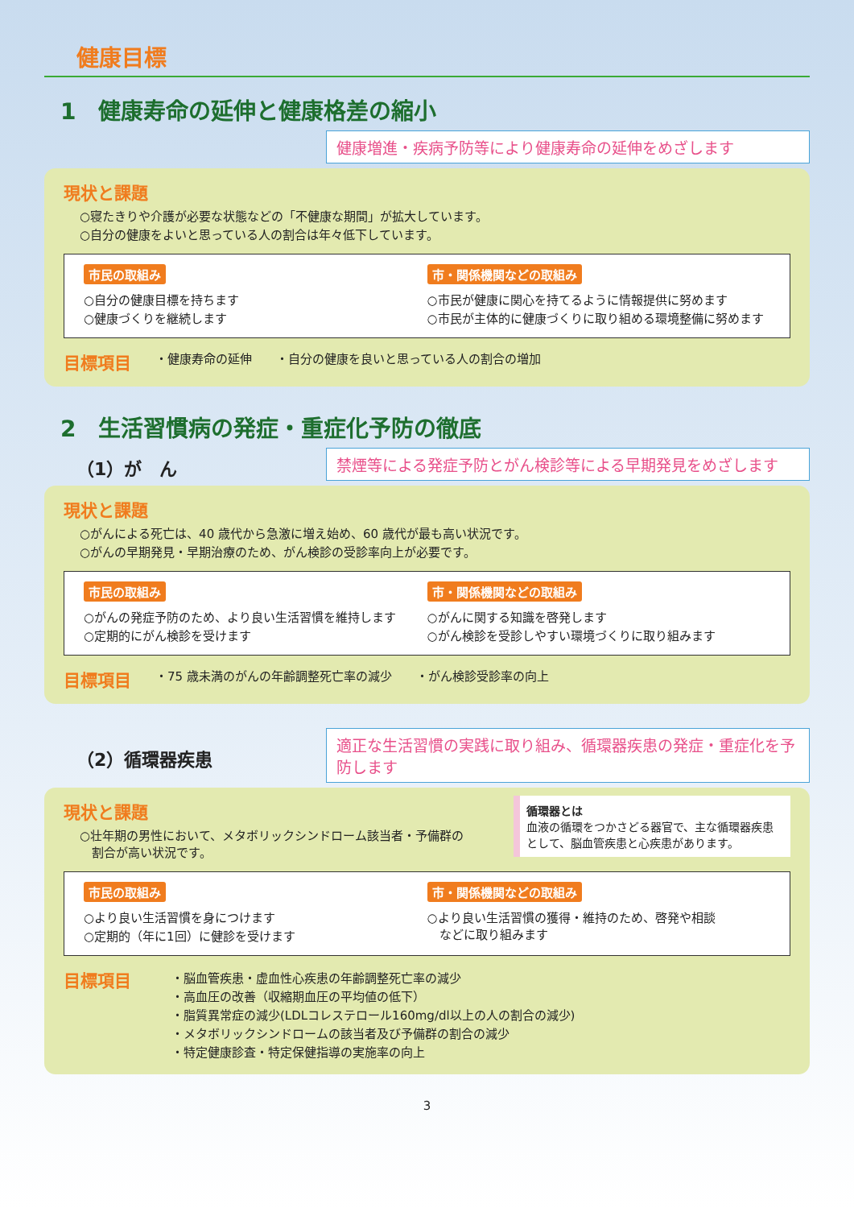健康目標
1　健康寿命の延伸と健康格差の縮小
健康増進・疾病予防等により健康寿命の延伸をめざします
現状と課題
○寝たきりや介護が必要な状態などの「不健康な期間」が拡大しています。
○自分の健康をよいと思っている人の割合は年々低下しています。
市民の取組み
○自分の健康目標を持ちます
○健康づくりを継続します
市・関係機関などの取組み
○市民が健康に関心を持てるように情報提供に努めます
○市民が主体的に健康づくりに取り組める環境整備に努めます
目標項目 ・健康寿命の延伸 ・自分の健康を良いと思っている人の割合の増加
2　生活習慣病の発症・重症化予防の徹底
（1）が　ん
禁煙等による発症予防とがん検診等による早期発見をめざします
現状と課題
○がんによる死亡は、40 歳代から急激に増え始め、60 歳代が最も高い状況です。
○がんの早期発見・早期治療のため、がん検診の受診率向上が必要です。
市民の取組み
○がんの発症予防のため、より良い生活習慣を維持します
○定期的にがん検診を受けます
市・関係機関などの取組み
○がんに関する知識を啓発します
○がん検診を受診しやすい環境づくりに取り組みます
目標項目 ・75 歳未満のがんの年齢調整死亡率の減少 ・がん検診受診率の向上
（2）循環器疾患
適正な生活習慣の実践に取り組み、循環器疾患の発症・重症化を予防します
循環器とは
血液の循環をつかさどる器官で、主な循環器疾患として、脳血管疾患と心疾患があります。
現状と課題
○壮年期の男性において、メタボリックシンドローム該当者・予備群の
　割合が高い状況です。
市民の取組み
○より良い生活習慣を身につけます
○定期的（年に1回）に健診を受けます
市・関係機関などの取組み
○より良い生活習慣の獲得・維持のため、啓発や相談
　などに取り組みます
目標項目
・脳血管疾患・虚血性心疾患の年齢調整死亡率の減少
・高血圧の改善（収縮期血圧の平均値の低下）
・脂質異常症の減少(LDLコレステロール160mg/dl以上の人の割合の減少)
・メタボリックシンドロームの該当者及び予備群の割合の減少
・特定健康診査・特定保健指導の実施率の向上
3